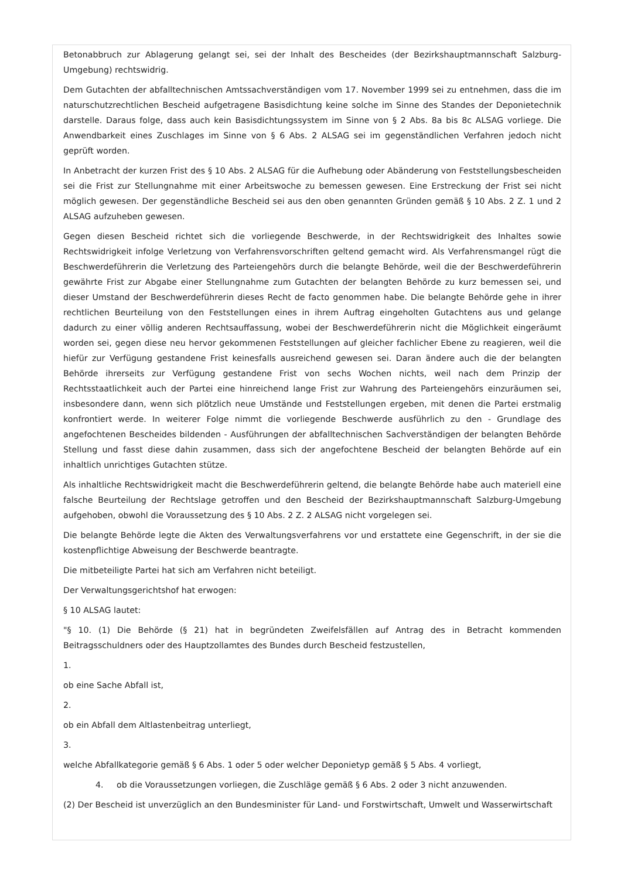Betonabbruch zur Ablagerung gelangt sei, sei der Inhalt des Bescheides (der Bezirkshauptmannschaft Salzburg-Umgebung) rechtswidrig.
Dem Gutachten der abfalltechnischen Amtssachverständigen vom 17. November 1999 sei zu entnehmen, dass die im naturschutzrechtlichen Bescheid aufgetragene Basisdichtung keine solche im Sinne des Standes der Deponietechnik darstelle. Daraus folge, dass auch kein Basisdichtungssystem im Sinne von § 2 Abs. 8a bis 8c ALSAG vorliege. Die Anwendbarkeit eines Zuschlages im Sinne von § 6 Abs. 2 ALSAG sei im gegenständlichen Verfahren jedoch nicht geprüft worden.
In Anbetracht der kurzen Frist des § 10 Abs. 2 ALSAG für die Aufhebung oder Abänderung von Feststellungsbescheiden sei die Frist zur Stellungnahme mit einer Arbeitswoche zu bemessen gewesen. Eine Erstreckung der Frist sei nicht möglich gewesen. Der gegenständliche Bescheid sei aus den oben genannten Gründen gemäß § 10 Abs. 2 Z. 1 und 2 ALSAG aufzuheben gewesen.
Gegen diesen Bescheid richtet sich die vorliegende Beschwerde, in der Rechtswidrigkeit des Inhaltes sowie Rechtswidrigkeit infolge Verletzung von Verfahrensvorschriften geltend gemacht wird. Als Verfahrensmangel rügt die Beschwerdeführerin die Verletzung des Parteiengehörs durch die belangte Behörde, weil die der Beschwerdeführerin gewährte Frist zur Abgabe einer Stellungnahme zum Gutachten der belangten Behörde zu kurz bemessen sei, und dieser Umstand der Beschwerdeführerin dieses Recht de facto genommen habe. Die belangte Behörde gehe in ihrer rechtlichen Beurteilung von den Feststellungen eines in ihrem Auftrag eingeholten Gutachtens aus und gelange dadurch zu einer völlig anderen Rechtsauffassung, wobei der Beschwerdeführerin nicht die Möglichkeit eingeräumt worden sei, gegen diese neu hervor gekommenen Feststellungen auf gleicher fachlicher Ebene zu reagieren, weil die hiefür zur Verfügung gestandene Frist keinesfalls ausreichend gewesen sei. Daran ändere auch die der belangten Behörde ihrerseits zur Verfügung gestandene Frist von sechs Wochen nichts, weil nach dem Prinzip der Rechtsstaatlichkeit auch der Partei eine hinreichend lange Frist zur Wahrung des Parteiengehörs einzuräumen sei, insbesondere dann, wenn sich plötzlich neue Umstände und Feststellungen ergeben, mit denen die Partei erstmalig konfrontiert werde. In weiterer Folge nimmt die vorliegende Beschwerde ausführlich zu den - Grundlage des angefochtenen Bescheides bildenden - Ausführungen der abfalltechnischen Sachverständigen der belangten Behörde Stellung und fasst diese dahin zusammen, dass sich der angefochtene Bescheid der belangten Behörde auf ein inhaltlich unrichtiges Gutachten stütze.
Als inhaltliche Rechtswidrigkeit macht die Beschwerdeführerin geltend, die belangte Behörde habe auch materiell eine falsche Beurteilung der Rechtslage getroffen und den Bescheid der Bezirkshauptmannschaft Salzburg-Umgebung aufgehoben, obwohl die Voraussetzung des § 10 Abs. 2 Z. 2 ALSAG nicht vorgelegen sei.
Die belangte Behörde legte die Akten des Verwaltungsverfahrens vor und erstattete eine Gegenschrift, in der sie die kostenpflichtige Abweisung der Beschwerde beantragte.
Die mitbeteiligte Partei hat sich am Verfahren nicht beteiligt.
Der Verwaltungsgerichtshof hat erwogen:
§ 10 ALSAG lautet:
"§ 10. (1) Die Behörde (§ 21) hat in begründeten Zweifelsfällen auf Antrag des in Betracht kommenden Beitragsschuldners oder des Hauptzollamtes des Bundes durch Bescheid festzustellen,
1.
ob eine Sache Abfall ist,
2.
ob ein Abfall dem Altlastenbeitrag unterliegt,
3.
welche Abfallkategorie gemäß § 6 Abs. 1 oder 5 oder welcher Deponietyp gemäß § 5 Abs. 4 vorliegt,
4. ob die Voraussetzungen vorliegen, die Zuschläge gemäß § 6 Abs. 2 oder 3 nicht anzuwenden.
(2) Der Bescheid ist unverzüglich an den Bundesminister für Land- und Forstwirtschaft, Umwelt und Wasserwirtschaft